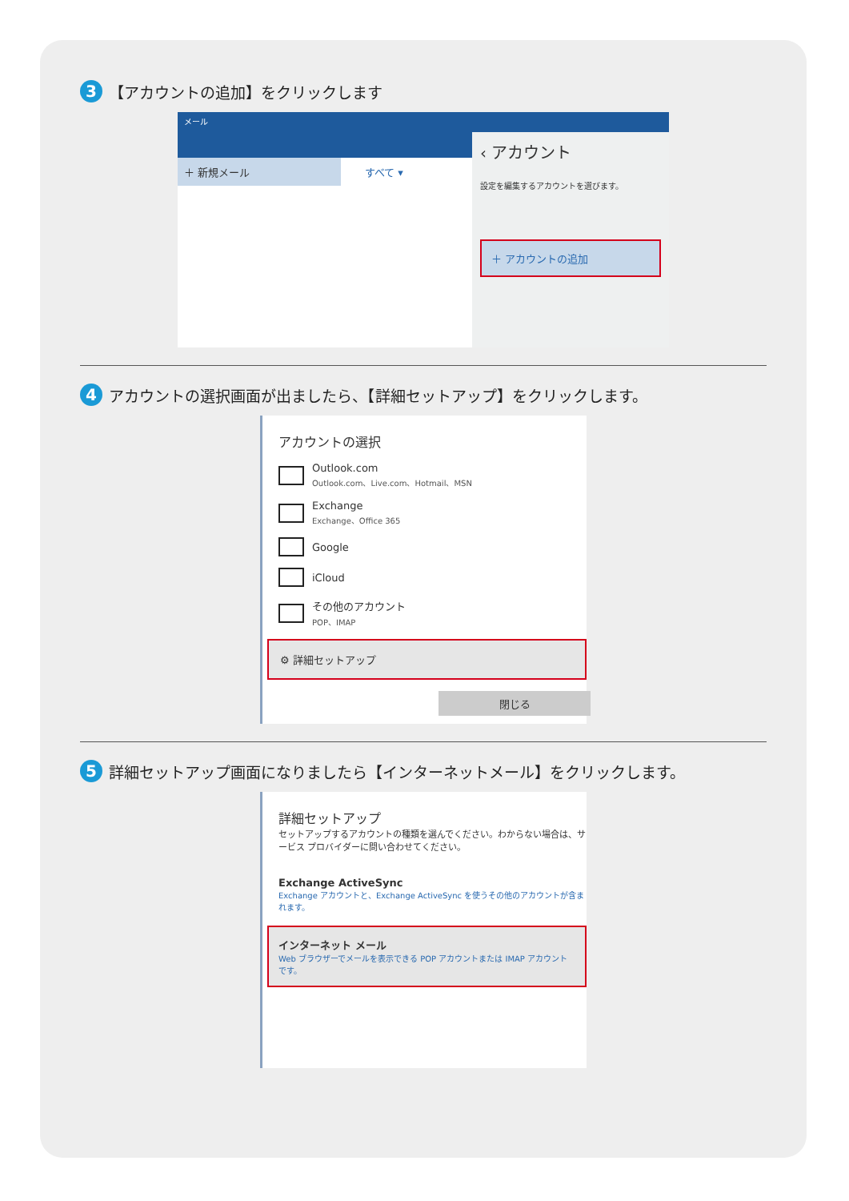3 【アカウントの追加】をクリックします
メール
＋ 新規メール すべて ▾
‹ アカウント
設定を編集するアカウントを選びます。
＋ アカウントの追加
4 アカウントの選択画面が出ましたら、【詳細セットアップ】をクリックします。
アカウントの選択
Outlook.com
Outlook.com、Live.com、Hotmail、MSN
Exchange
Exchange、Office 365
Google
iCloud
その他のアカウント
POP、IMAP
⚙ 詳細セットアップ
閉じる
5 詳細セットアップ画面になりましたら【インターネットメール】をクリックします。
詳細セットアップ
セットアップするアカウントの種類を選んでください。わからない場合は、サービス プロバイダーに問い合わせてください。
Exchange ActiveSync
Exchange アカウントと、Exchange ActiveSync を使うその他のアカウントが含まれます。
インターネット メール
Web ブラウザーでメールを表示できる POP アカウントまたは IMAP アカウントです。